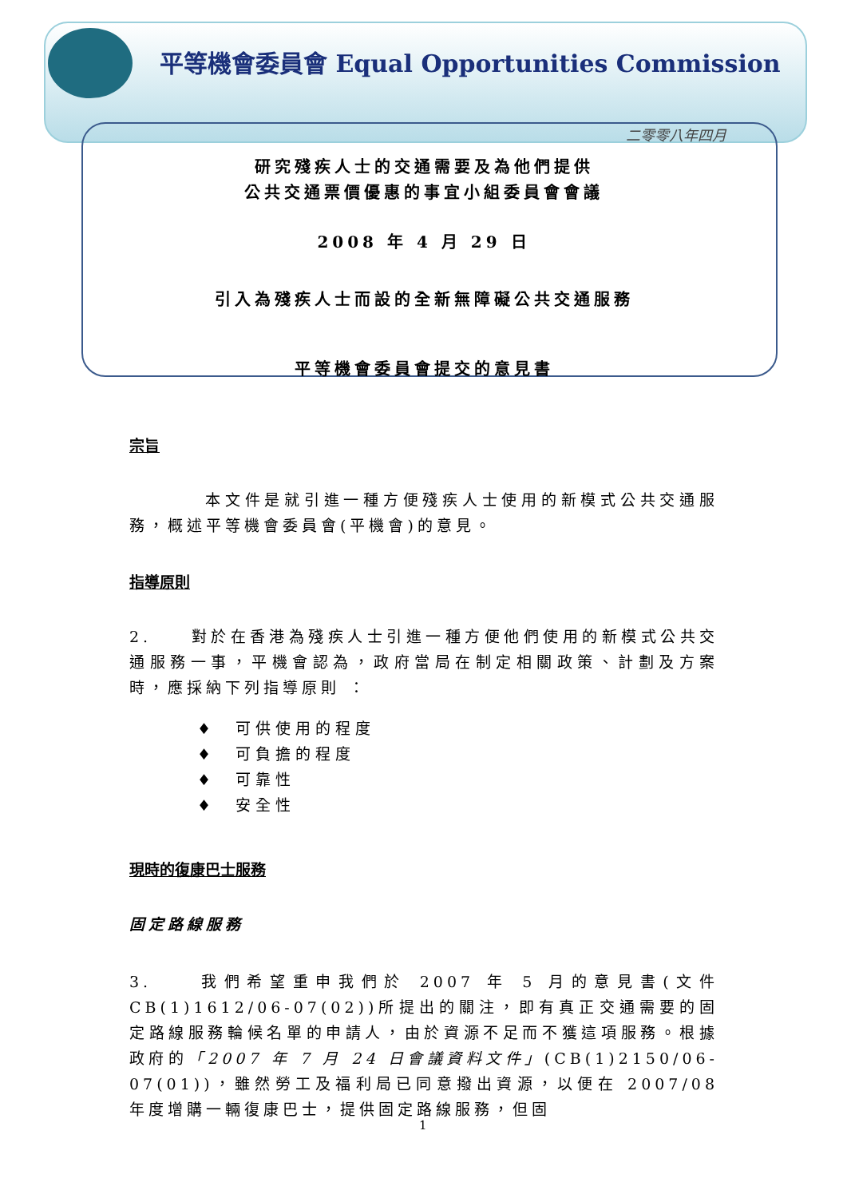平等機會委員會 Equal Opportunities Commission
二零零八年四月
研究殘疾人士的交通需要及為他們提供
公共交通票價優惠的事宜小組委員會會議
2008 年 4 月 29 日
引入為殘疾人士而設的全新無障礙公共交通服務
平等機會委員會提交的意見書
宗旨
本文件是就引進一種方便殘疾人士使用的新模式公共交通服務，概述平等機會委員會(平機會)的意見。
指導原則
2.　　對於在香港為殘疾人士引進一種方便他們使用的新模式公共交通服務一事，平機會認為，政府當局在制定相關政策、計劃及方案時，應採納下列指導原則 ：
♦　可供使用的程度
♦　可負擔的程度
♦　可靠性
♦　安全性
現時的復康巴士服務
固定路線服務
3.　　我們希望重申我們於 2007 年 5 月的意見書(文件CB(1)1612/06-07(02))所提出的關注，即有真正交通需要的固定路線服務輪候名單的申請人，由於資源不足而不獲這項服務。根據政府的「2007 年 7 月 24 日會議資料文件」(CB(1)2150/06-07(01))，雖然勞工及福利局已同意撥出資源，以便在 2007/08 年度增購一輛復康巴士，提供固定路線服務，但固
1